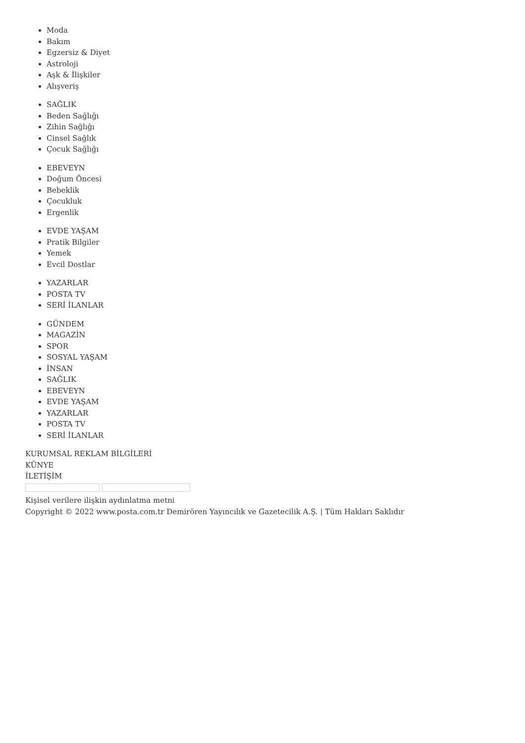Moda
Bakım
Egzersiz & Diyet
Astroloji
Aşk & İlişkiler
Alışveriş
SAĞLIK
Beden Sağlığı
Zihin Sağlığı
Cinsel Sağlık
Çocuk Sağlığı
EBEVEYN
Doğum Öncesi
Bebeklik
Çocukluk
Ergenlik
EVDE YAŞAM
Pratik Bilgiler
Yemek
Evcil Dostlar
YAZARLAR
POSTA TV
SERİ İLANLAR
GÜNDEM
MAGAZİN
SPOR
SOSYAL YAŞAM
İNSAN
SAĞLIK
EBEVEYN
EVDE YAŞAM
YAZARLAR
POSTA TV
SERİ İLANLAR
KURUMSAL REKLAM BİLGİLERİ
KÜNYE
İLETİŞİM
Kişisel verilere ilişkin aydınlatma metni
Copyright © 2022 www.posta.com.tr Demirören Yayıncılık ve Gazetecilik A.Ş. | Tüm Hakları Saklıdır